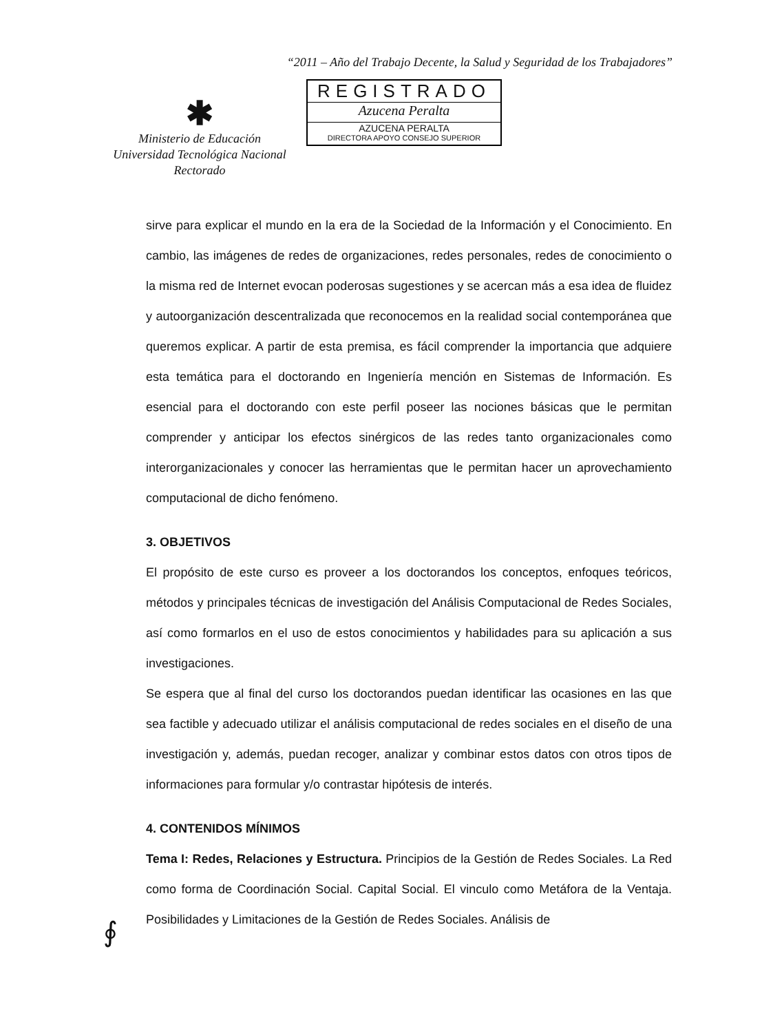“2011 – Año del Trabajo Decente, la Salud y Seguridad de los Trabajadores”
✱
Ministerio de Educación
Universidad Tecnológica Nacional
Rectorado
REGISTRADO
Azucena Peralta
AZUCENA PERALTA
DIRECTORA APOYO CONSEJO SUPERIOR
sirve para explicar el mundo en la era de la Sociedad de la Información y el Conocimiento. En cambio, las imágenes de redes de organizaciones, redes personales, redes de conocimiento o la misma red de Internet evocan poderosas sugestiones y se acercan más a esa idea de fluidez y autoorganización descentralizada que reconocemos en la realidad social contemporánea que queremos explicar. A partir de esta premisa, es fácil comprender la importancia que adquiere esta temática para el doctorando en Ingeniería mención en Sistemas de Información. Es esencial para el doctorando con este perfil poseer las nociones básicas que le permitan comprender y anticipar los efectos sinérgicos de las redes tanto organizacionales como interorganizacionales y conocer las herramientas que le permitan hacer un aprovechamiento computacional de dicho fenómeno.
3. OBJETIVOS
El propósito de este curso es proveer a los doctorandos los conceptos, enfoques teóricos, métodos y principales técnicas de investigación del Análisis Computacional de Redes Sociales, así como formarlos en el uso de estos conocimientos y habilidades para su aplicación a sus investigaciones.
Se espera que al final del curso los doctorandos puedan identificar las ocasiones en las que sea factible y adecuado utilizar el análisis computacional de redes sociales en el diseño de una investigación y, además, puedan recoger, analizar y combinar estos datos con otros tipos de informaciones para formular y/o contrastar hipótesis de interés.
4. CONTENIDOS MÍNIMOS
Tema I: Redes, Relaciones y Estructura. Principios de la Gestión de Redes Sociales. La Red como forma de Coordinación Social. Capital Social. El vinculo como Metáfora de la Ventaja. Posibilidades y Limitaciones de la Gestión de Redes Sociales. Análisis de
∮